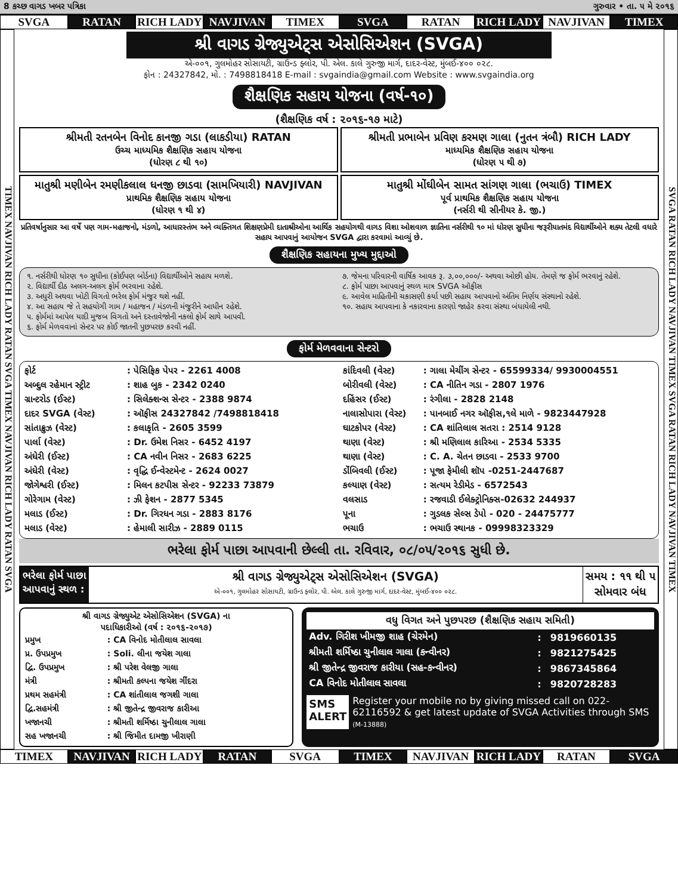8 કચ્છ વાગડ ખબર પત્રિકા ગુરુવાર • તા. ૫ મે ૨૦૧૬
SVGA RATAN RICH LADY NAVJIVAN TIMEX SVGA RATAN RICH LADY NAVJIVAN TIMEX
TIMEX NAVJIVAN RICH LADY RATAN SVGA TIMEX NAVJIVAN RICH LADY RATAN SVGA
શ્રી વાગડ ગ્રેજ્યુએટ્સ એસોસિએશન (SVGA)
એ-૦૦૧, ગુલમોહર સોસાયટી, ગ્રાઉન્ડ ફ્લોર, પી. એલ. કાલે ગુરુજી માર્ગ, દાદર-વેસ્ટ, મુંબઈ-૪૦૦ ૦૨૮.
ફોન : 24327842, મો. : 7498818418 E-mail : svgaindia@gmail.com Website : www.svgaindia.org
શૈક્ષણિક સહાય યોજના (વર્ષ-૧૦)
(શૈક્ષણિક વર્ષ : ૨૦૧૬-૧૭ માટે)
શ્રીમતી રતનબેન વિનોદ કાનજી ગડા (લાકડીયા) RATAN
ઉચ્ચ માધ્યમિક શૈક્ષણિક સહાય યોજના
(ધોરણ ૮ થી ૧૦)
શ્રીમતી પ્રભાબેન પ્રવિણ કરમણ ગાલા (નુતન ત્રંબૌ) RICH LADY
માધ્યમિક શૈક્ષણિક સહાય યોજના
(ધોરણ ૫ થી ૭)
માતુશ્રી મણીબેન રમણીકલાલ ધનજી છાડવા (સામખિયારી) NAVJIVAN
પ્રાથમિક શૈક્ષણિક સહાય યોજના
(ધોરણ ૧ થી ૪)
માતુશ્રી મોંઘીબેન સામત સાંગણ ગાલા (ભચાઉ) TIMEX
પૂર્વ પ્રાથમિક શૈક્ષણિક સહાય યોજના
(નર્સરી થી સીનીયર કે. જી.)
પ્રતિવર્ષાનુસાર આ વર્ષે પણ ગામ-મહાજનો, મંડળો, આધારસ્તંભ અને વ્યક્તિગત શિક્ષણપ્રેમી દાતાશ્રીઓના આર્થિક સહયોગથી વાગડ વિશા ઓશવાળ જ્ઞાતિના નર્સરીથી ૧૦ માં ધોરણ સુધીના જરૂરીયાતમંદ વિદ્યાર્થીઓને શક્ય તેટલી વધારે સહાય આપવાનું આયોજન SVGA દ્વારા કરવામાં આવ્યું છે.
શૈક્ષણિક સહાયના મુખ્ય મુદ્દાઓ
૧. નર્સરીથી ધોરણ ૧૦ સુધીના (કોઈપણ બોર્ડના) વિદ્યાર્થીઓને સહાય મળશે.
૨. વિદ્યાર્થી દીઠ અલગ-અલગ ફોર્મ ભરવાના રહેશે.
૩. અધુરી અથવા ખોટી વિગતો ભરેલ ફોર્મ મંજુર થશે નહીં.
૪. આ સહાય જે તે સહયોગી ગામ / મહાજન / મંડળની મંજુરીને આધીન રહેશે.
૫. ફોર્મમાં આપેલ યાદી મુજબ વિગતો અને દસ્તાવેજોની નકલો ફોર્મ સાથે આપવી.
૬. ફોર્મ મેળવવાનાં સેન્ટર પર કોઈ જાતની પુછપરછ કરવી નહીં.
૭. જેમના પરિવારની વાર્ષિક આવક રૂ. ૩,૦૦,૦૦૦/- અથવા ઓછી હોય. તેમણે જ ફોર્મ ભરવાનું રહેશે.
૮. ફોર્મ પાછા આપવાનું સ્થળ માત્ર SVGA ઑફીસ
૯. આવેલ માહિતીની ચકાસણી કર્યા પછી સહાય આપવાનો અંતિમ નિર્ણય સંસ્થાનો રહેશે.
૧૦. સહાય આપવાના કે નકારવાના કારણો જાહેર કરવા સંસ્થા બંધાયેલી નથી.
ફોર્મ મેળવવાના સેન્ટરો
| ફોર્ટ | : પેસિફિક પેપર - 2261 4008 |
| અબ્દુલ રહેમાન સ્ટ્રીટ | : શાહ બુક - 2342 0240 |
| ગ્રાન્ટરોડ (ઈસ્ટ) | : સિલેક્શન્સ સેન્ટર - 2388 9874 |
| દાદર SVGA (વેસ્ટ) | : ઑફીસ 24327842 /7498818418 |
| સાંતાક્રુઝ (વેસ્ટ) | : કલાકૃતિ - 2605 3599 |
| પાર્લા (વેસ્ટ) | : Dr. ઉમેશ નિસર - 6452 4197 |
| અંધેરી (ઈસ્ટ) | : CA નવીન નિસર - 2683 6225 |
| અંધેરી (વેસ્ટ) | : વૃદ્ધિ ઈન્વેસ્ટમેન્ટ - 2624 0027 |
| જોગેશ્વરી (ઈસ્ટ) | : મિલન કટપીસ સેન્ટર - 92233 73879 |
| ગોરેગામ (વેસ્ટ) | : ઝી ફેશન - 2877 5345 |
| મલાડ (ઈસ્ટ) | : Dr. ગિરધન ગડા - 2883 8176 |
| મલાડ (વેસ્ટ) | : હેમાલી સારીઝ - 2889 0115 |
| કાંદિવલી (વેસ્ટ) | : ગાલા મેચીંગ સેન્ટર - 65599334/ 9930004551 |
| બોરીવલી (વેસ્ટ) | : CA નીતિન ગડા - 2807 1976 |
| દહિંસર (ઈસ્ટ) | : રંગીલા - 2828 2148 |
| નાલાસોપારા (વેસ્ટ) | : પાનબાઈ નગર ઑફીસ,૧લે માળે - 9823447928 |
| ઘાટકોપર (વેસ્ટ) | : CA શાંતિલાલ સતરા : 2514 9128 |
| થાણા (વેસ્ટ) | : શ્રી મણિલાલ કારિઆ - 2534 5335 |
| થાણા (વેસ્ટ) | : C. A. ચેતન છાડવા - 2533 9700 |
| ડોંબિવલી (ઈસ્ટ) | : પૂજા ફેમીલી શૉપ -0251-2447687 |
| કલ્યાણ (વેસ્ટ) | : સત્યમ રેડીમેડ - 6572543 |
| વલસાડ | : રજવાડી ઈલેક્ટ્રોનિક્સ-02632 244937 |
| પૂના | : ગુડલક સેલ્સ ડેપો - 020 - 24475777 |
| ભચાઉ | : ભચાઉ સ્થાનક - 09998323329 |
ભરેલા ફોર્મ પાછા આપવાની છેલ્લી તા. રવિવાર, ૦૮/૦૫/૨૦૧૬ સુધી છે.
ભરેલા ફોર્મ પાછા
આપવાનું સ્થળ :
શ્રી વાગડ ગ્રેજ્યુએટ્સ એસોસિએશન (SVGA)
એ-૦૦૧, ગુલમોહર સોસાયટી, ગ્રાઉન્ડ ફ્લોર, પી. એલ. કાલે ગુરુજી માર્ગ, દાદર-વેસ્ટ, મુંબઈ-૪૦૦ ૦૨૮.
સમય : ૧૧ થી ૫
સોમવાર બંધ
શ્રી વાગડ ગ્રેજ્યુએટ એસોસિએશન (SVGA) ના
પદાધિકારીઓ (વર્ષ : ૨૦૧૬-૨૦૧૭)
| પ્રમુખ | : CA વિનોદ મોતીલાલ સાવલા |
| પ્ર. ઉપપ્રમુખ | : Soli. લીના જયેશ ગાલા |
| દ્વિ. ઉપપ્રમુખ | : શ્રી પરેશ વેલજી ગાલા |
| મંત્રી | : શ્રીમતી કલ્પના જયેશ ગીંદરા |
| પ્રથમ સહમંત્રી | : CA શાંતીલાલ જગશી ગાલા |
| દ્વિ.સહમંત્રી | : શ્રી જીતેન્દ્ર જીવરાજ કારીઆ |
| ખજાનચી | : શ્રીમતી શર્મિષ્ઠા ચુનીલાલ ગાલા |
| સહ ખજાનચી | : શ્રી જિમીત દામજી ખીરાણી |
વધુ વિગત અને પુછપરછ (શૈક્ષણિક સહાય સમિતી)
| Adv. ગિરીશ ખીમજી શાહ (ચેરમેન) | : | 9819660135 |
| શ્રીમતી શર્મિષ્ઠા ચુનીલાલ ગાલા (કન્વીનર) | : | 9821275425 |
| શ્રી જીતેન્દ્ર જીવરાજ કારીયા (સહ-કન્વીનર) | : | 9867345864 |
| CA વિનોદ મોતીલાલ સાવલા | : | 9820728283 |
SMS
ALERT
Register your mobile no by giving missed call on 022-62116592 & get latest update of SVGA Activities through SMS (M-13888)
SVGA RATAN RICH LADY NAVJIVAN TIMEX SVGA RATAN RICH LADY NAVJIVAN TIMEX
TIMEX NAVJIVAN RICH LADY RATAN SVGA TIMEX NAVJIVAN RICH LADY RATAN SVGA